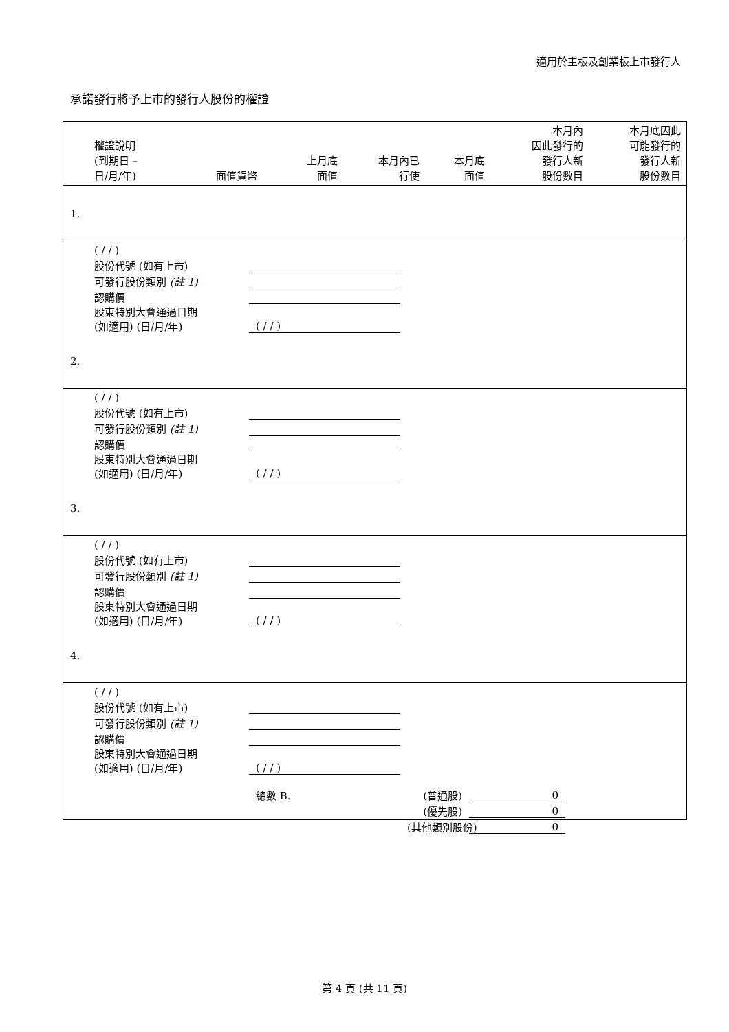適用於主板及創業板上市發行人
承諾發行將予上市的發行人股份的權證
| 權證說明 (到期日 – 日/月/年) | 面值貨幣 | 上月底 面值 | 本月內已 行使 | 本月底 面值 | 本月內 因此發行的 發行人新 股份數目 | 本月底因此 可能發行的 發行人新 股份數目 |
| --- | --- | --- | --- | --- | --- | --- |
| 1. | | | | | | |
| ( / / ) | | | | | | |
| 股份代號 (如有上市) | | | | | | |
| 可發行股份類別 (註 1) | | | | | | |
| 認購價 | | | | | | |
| 股東特別大會通過日期 (如適用) (日/月/年) | | ( / / ) | | | | |
| 2. | | | | | | |
| ( / / ) | | | | | | |
| 股份代號 (如有上市) | | | | | | |
| 可發行股份類別 (註 1) | | | | | | |
| 認購價 | | | | | | |
| 股東特別大會通過日期 (如適用) (日/月/年) | | ( / / ) | | | | |
| 3. | | | | | | |
| ( / / ) | | | | | | |
| 股份代號 (如有上市) | | | | | | |
| 可發行股份類別 (註 1) | | | | | | |
| 認購價 | | | | | | |
| 股東特別大會通過日期 (如適用) (日/月/年) | | ( / / ) | | | | |
| 4. | | | | | | |
| ( / / ) | | | | | | |
| 股份代號 (如有上市) | | | | | | |
| 可發行股份類別 (註 1) | | | | | | |
| 認購價 | | | | | | |
| 股東特別大會通過日期 (如適用) (日/月/年) | | ( / / ) | | | | |
| | | 總數 B. | | (普通股) | 0 | |
| | | | | (優先股) | 0 | |
| | | | | (其他類別股份) | 0 | |
第 4 頁 (共 11 頁)